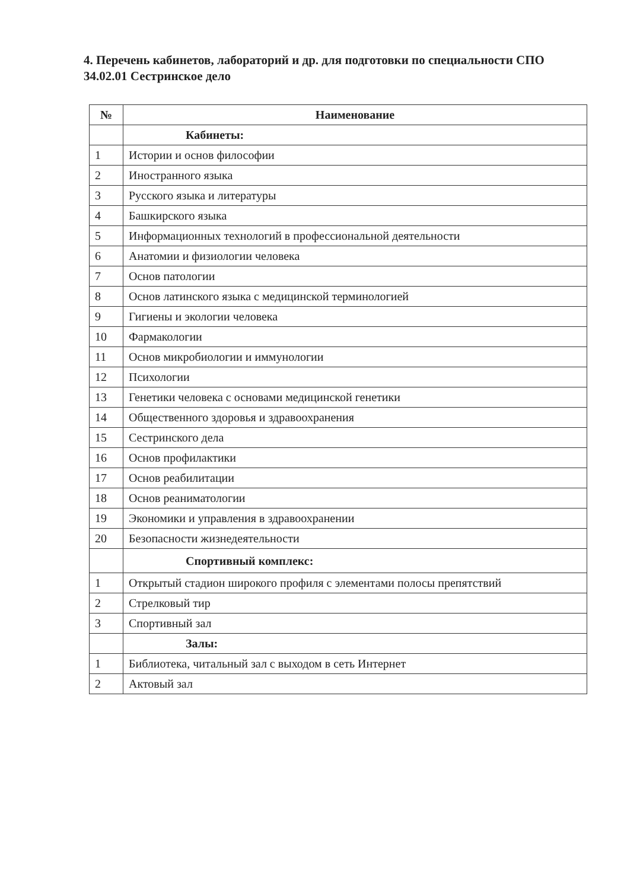4. Перечень кабинетов, лабораторий и др. для подготовки по специальности СПО 34.02.01 Сестринское дело
| № | Наименование |
| --- | --- |
| | Кабинеты: |
| 1 | Истории и основ философии |
| 2 | Иностранного языка |
| 3 | Русского языка и литературы |
| 4 | Башкирского языка |
| 5 | Информационных технологий в профессиональной деятельности |
| 6 | Анатомии и физиологии человека |
| 7 | Основ патологии |
| 8 | Основ латинского языка с медицинской терминологией |
| 9 | Гигиены и экологии человека |
| 10 | Фармакологии |
| 11 | Основ микробиологии и иммунологии |
| 12 | Психологии |
| 13 | Генетики человека с основами медицинской генетики |
| 14 | Общественного здоровья и здравоохранения |
| 15 | Сестринского дела |
| 16 | Основ профилактики |
| 17 | Основ реабилитации |
| 18 | Основ реаниматологии |
| 19 | Экономики и управления в здравоохранении |
| 20 | Безопасности жизнедеятельности |
| | Спортивный комплекс: |
| 1 | Открытый стадион широкого профиля с элементами полосы препятствий |
| 2 | Стрелковый тир |
| 3 | Спортивный зал |
| | Залы: |
| 1 | Библиотека, читальный зал с выходом в сеть Интернет |
| 2 | Актовый зал |